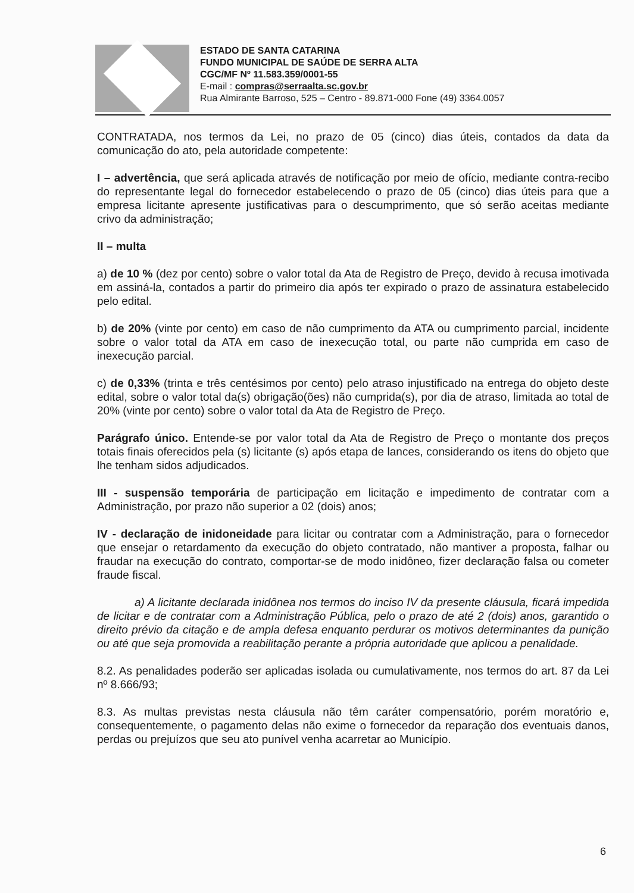ESTADO DE SANTA CATARINA
FUNDO MUNICIPAL DE SAÚDE DE SERRA ALTA
CGC/MF Nº 11.583.359/0001-55
E-mail : compras@serraalta.sc.gov.br
Rua Almirante Barroso, 525 – Centro - 89.871-000 Fone (49) 3364.0057
CONTRATADA, nos termos da Lei, no prazo de 05 (cinco) dias úteis, contados da data da comunicação do ato, pela autoridade competente:
I – advertência, que será aplicada através de notificação por meio de ofício, mediante contra-recibo do representante legal do fornecedor estabelecendo o prazo de 05 (cinco) dias úteis para que a empresa licitante apresente justificativas para o descumprimento, que só serão aceitas mediante crivo da administração;
II – multa
a) de 10 % (dez por cento) sobre o valor total da Ata de Registro de Preço, devido à recusa imotivada em assiná-la, contados a partir do primeiro dia após ter expirado o prazo de assinatura estabelecido pelo edital.
b) de 20% (vinte por cento) em caso de não cumprimento da ATA ou cumprimento parcial, incidente sobre o valor total da ATA em caso de inexecução total, ou parte não cumprida em caso de inexecução parcial.
c) de 0,33% (trinta e três centésimos por cento) pelo atraso injustificado na entrega do objeto deste edital, sobre o valor total da(s) obrigação(ões) não cumprida(s), por dia de atraso, limitada ao total de 20% (vinte por cento) sobre o valor total da Ata de Registro de Preço.
Parágrafo único. Entende-se por valor total da Ata de Registro de Preço o montante dos preços totais finais oferecidos pela (s) licitante (s) após etapa de lances, considerando os itens do objeto que lhe tenham sidos adjudicados.
III - suspensão temporária de participação em licitação e impedimento de contratar com a Administração, por prazo não superior a 02 (dois) anos;
IV - declaração de inidoneidade para licitar ou contratar com a Administração, para o fornecedor que ensejar o retardamento da execução do objeto contratado, não mantiver a proposta, falhar ou fraudar na execução do contrato, comportar-se de modo inidôneo, fizer declaração falsa ou cometer fraude fiscal.
a) A licitante declarada inidônea nos termos do inciso IV da presente cláusula, ficará impedida de licitar e de contratar com a Administração Pública, pelo o prazo de até 2 (dois) anos, garantido o direito prévio da citação e de ampla defesa enquanto perdurar os motivos determinantes da punição ou até que seja promovida a reabilitação perante a própria autoridade que aplicou a penalidade.
8.2. As penalidades poderão ser aplicadas isolada ou cumulativamente, nos termos do art. 87 da Lei nº 8.666/93;
8.3. As multas previstas nesta cláusula não têm caráter compensatório, porém moratório e, consequentemente, o pagamento delas não exime o fornecedor da reparação dos eventuais danos, perdas ou prejuízos que seu ato punível venha acarretar ao Município.
6